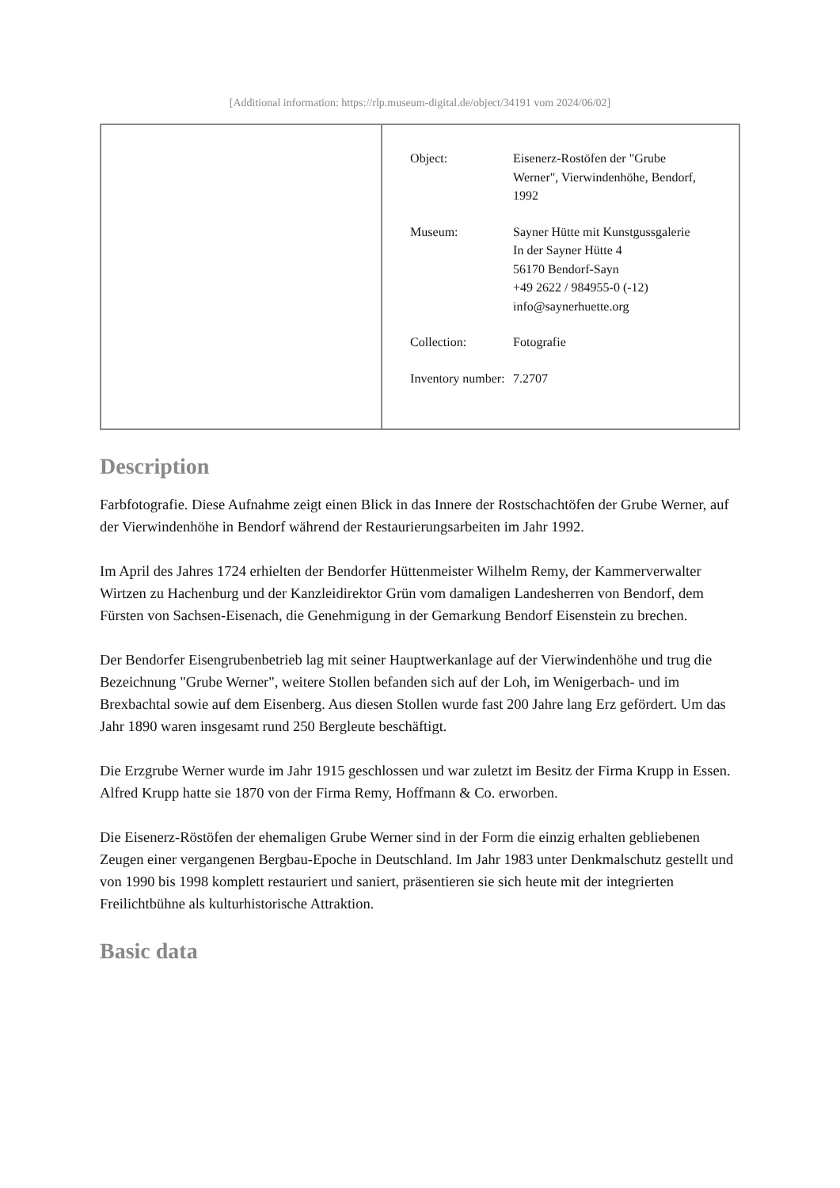[Additional information: https://rlp.museum-digital.de/object/34191 vom 2024/06/02]
| | / Object: / Eisenerz-Rostöfen der "Grube Werner", Vierwindenhöhe, Bendorf, 1992 / / Museum: / Sayner Hütte mit Kunstgussgalerie In der Sayner Hütte 4 56170 Bendorf-Sayn +49 2622 / 984955-0 (-12) info@saynerhuette.org / / Collection: / Fotografie / / Inventory number: / 7.2707 / |
Description
Farbfotografie. Diese Aufnahme zeigt einen Blick in das Innere der Rostschachtöfen der Grube Werner, auf der Vierwindenhöhe in Bendorf während der Restaurierungsarbeiten im Jahr 1992.
Im April des Jahres 1724 erhielten der Bendorfer Hüttenmeister Wilhelm Remy, der Kammerverwalter Wirtzen zu Hachenburg und der Kanzleidirektor Grün vom damaligen Landesherren von Bendorf, dem Fürsten von Sachsen-Eisenach, die Genehmigung in der Gemarkung Bendorf Eisenstein zu brechen.
Der Bendorfer Eisengrubenbetrieb lag mit seiner Hauptwerkanlage auf der Vierwindenhöhe und trug die Bezeichnung "Grube Werner", weitere Stollen befanden sich auf der Loh, im Wenigerbach- und im Brexbachtal sowie auf dem Eisenberg. Aus diesen Stollen wurde fast 200 Jahre lang Erz gefördert. Um das Jahr 1890 waren insgesamt rund 250 Bergleute beschäftigt.
Die Erzgrube Werner wurde im Jahr 1915 geschlossen und war zuletzt im Besitz der Firma Krupp in Essen. Alfred Krupp hatte sie 1870 von der Firma Remy, Hoffmann & Co. erworben.
Die Eisenerz-Röstöfen der ehemaligen Grube Werner sind in der Form die einzig erhalten gebliebenen Zeugen einer vergangenen Bergbau-Epoche in Deutschland. Im Jahr 1983 unter Denkmalschutz gestellt und von 1990 bis 1998 komplett restauriert und saniert, präsentieren sie sich heute mit der integrierten Freilichtbühne als kulturhistorische Attraktion.
Basic data